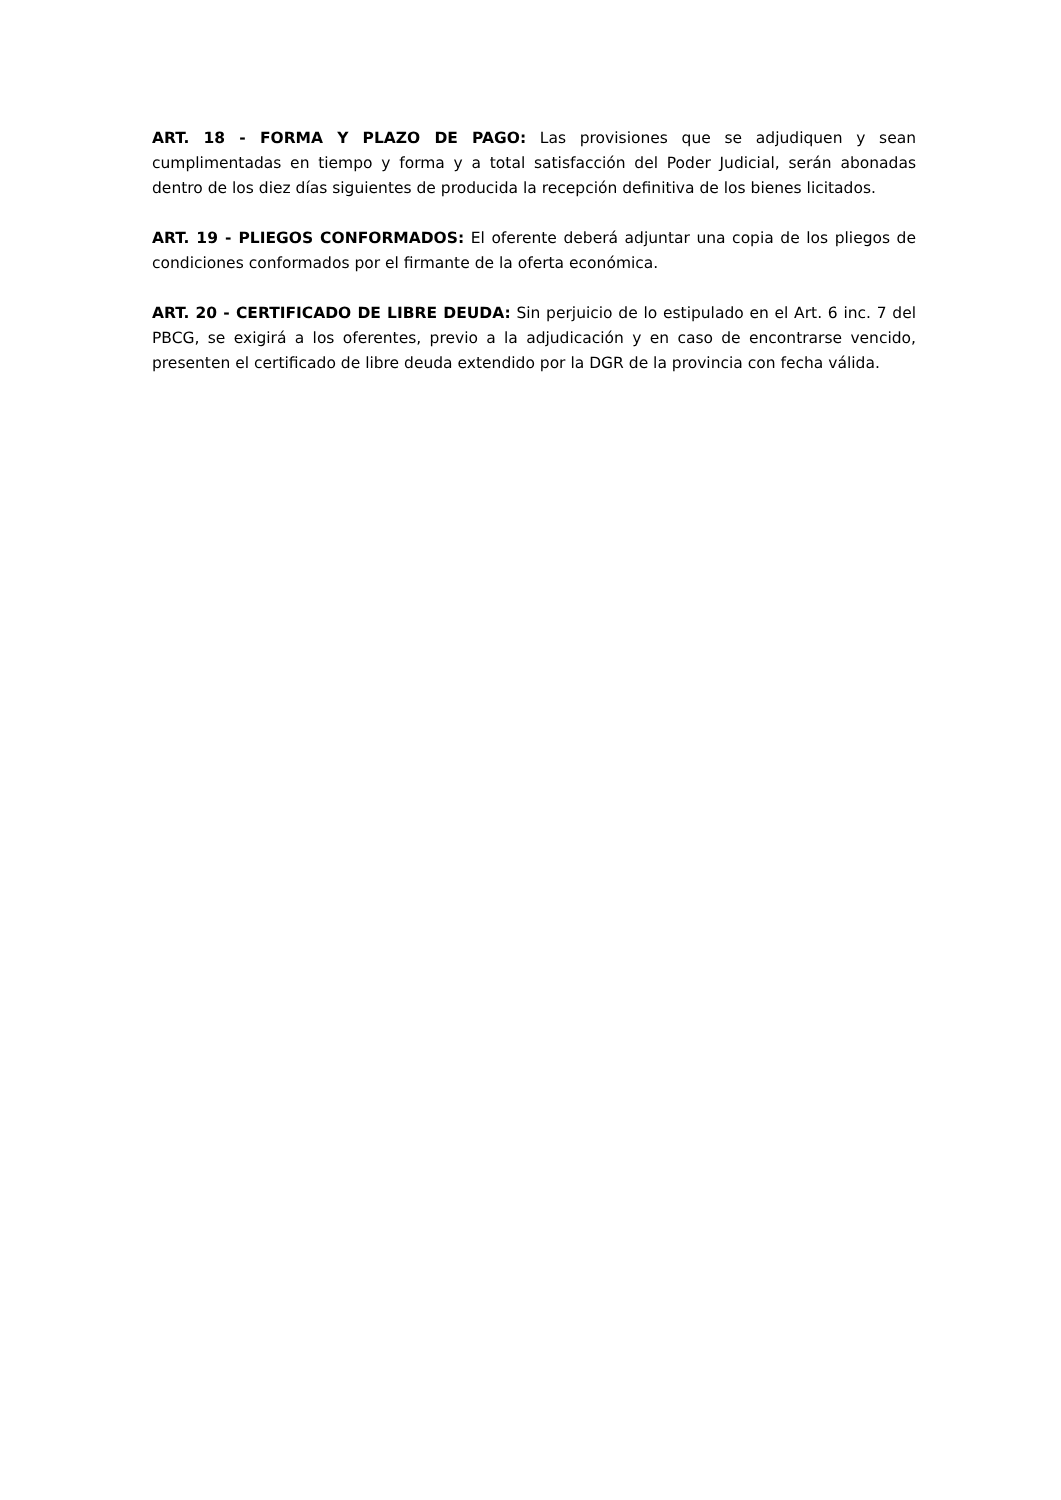ART. 18 - FORMA Y PLAZO DE PAGO: Las provisiones que se adjudiquen y sean cumplimentadas en tiempo y forma y a total satisfacción del Poder Judicial, serán abonadas dentro de los diez días siguientes de producida la recepción definitiva de los bienes licitados.
ART. 19 - PLIEGOS CONFORMADOS: El oferente deberá adjuntar una copia de los pliegos de condiciones conformados por el firmante de la oferta económica.
ART. 20 - CERTIFICADO DE LIBRE DEUDA: Sin perjuicio de lo estipulado en el Art. 6 inc. 7 del PBCG, se exigirá a los oferentes, previo a la adjudicación y en caso de encontrarse vencido, presenten el certificado de libre deuda extendido por la DGR de la provincia con fecha válida.